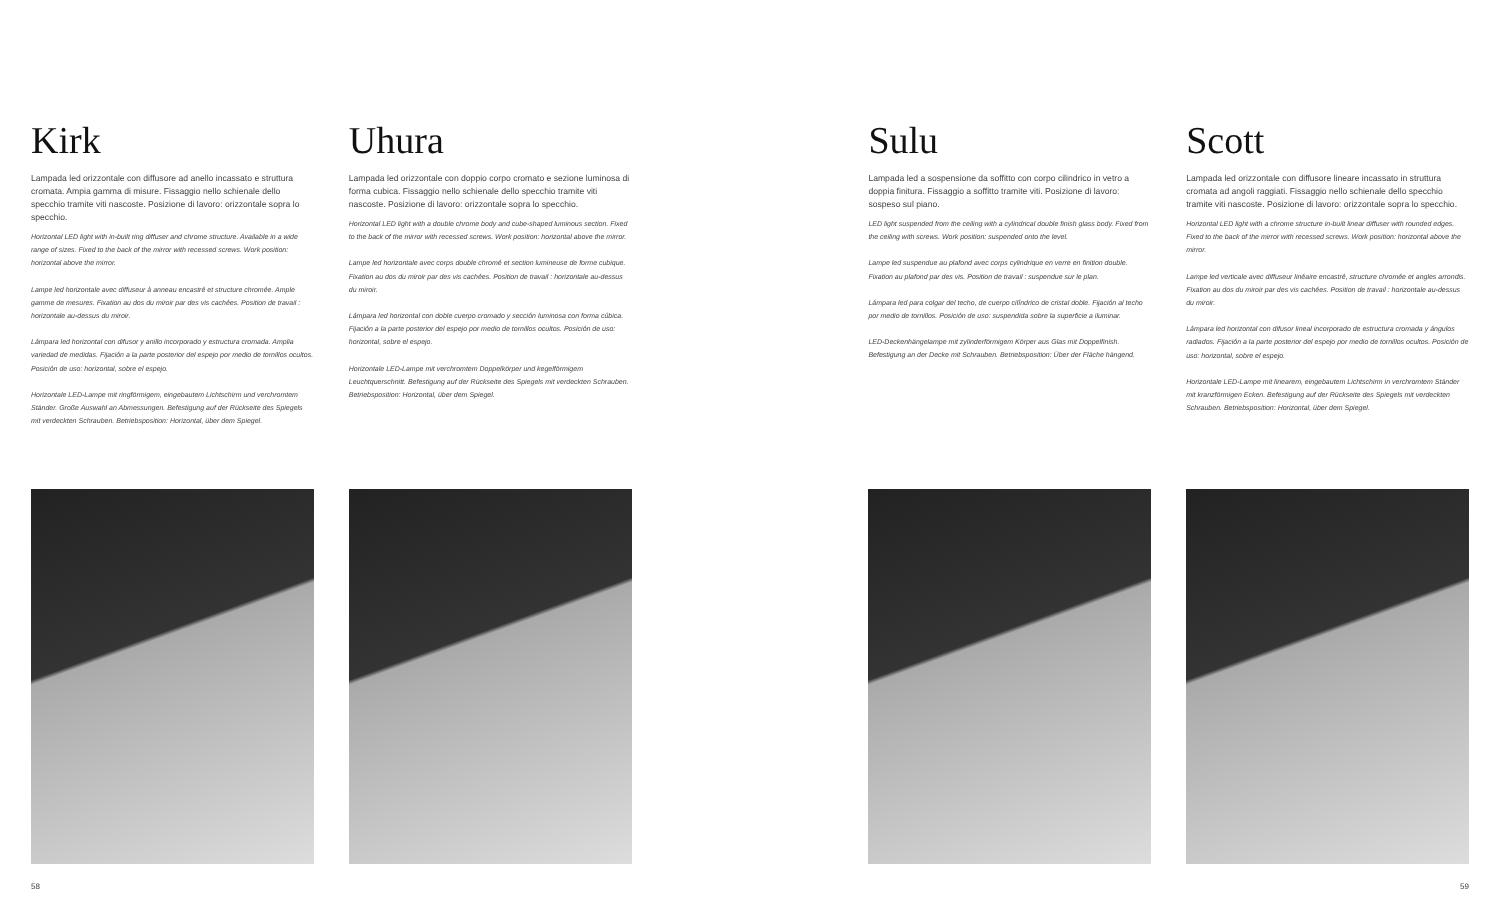Kirk
Lampada led orizzontale con diffusore ad anello incassato e struttura cromata. Ampia gamma di misure. Fissaggio nello schienale dello specchio tramite viti nascoste. Posizione di lavoro: orizzontale sopra lo specchio.
Horizontal LED light with in-built ring diffuser and chrome structure. Available in a wide range of sizes. Fixed to the back of the mirror with recessed screws. Work position: horizontal above the mirror.
Lampe led horizontale avec diffuseur à anneau encastré et structure chromée. Ample gamme de mesures. Fixation au dos du miroir par des vis cachées. Position de travail : horizontale au-dessus du miroir.
Lámpara led horizontal con difusor y anillo incorporado y estructura cromada. Amplia variedad de medidas. Fijación a la parte posterior del espejo por medio de tornillos ocultos. Posición de uso: horizontal, sobre el espejo.
Horizontale LED-Lampe mit ringförmigem, eingebautem Lichtschirm und verchromtem Ständer. Große Auswahl an Abmessungen. Befestigung auf der Rückseite des Spiegels mit verdeckten Schrauben. Betriebsposition: Horizontal, über dem Spiegel.
58
Uhura
Lampada led orizzontale con doppio corpo cromato e sezione luminosa di forma cubica. Fissaggio nello schienale dello specchio tramite viti nascoste. Posizione di lavoro: orizzontale sopra lo specchio.
Horizontal LED light with a double chrome body and cube-shaped luminous section. Fixed to the back of the mirror with recessed screws. Work position: horizontal above the mirror.
Lampe led horizontale avec corps double chromé et section lumineuse de forme cubique. Fixation au dos du miroir par des vis cachées. Position de travail : horizontale au-dessus du miroir.
Lámpara led horizontal con doble cuerpo cromado y sección luminosa con forma cúbica. Fijación a la parte posterior del espejo por medio de tornillos ocultos. Posición de uso: horizontal, sobre el espejo.
Horizontale LED-Lampe mit verchromtem Doppelkörper und kegelförmigem Leuchtquerschnitt. Befestigung auf der Rückseite des Spiegels mit verdeckten Schrauben. Betriebsposition: Horizontal, über dem Spiegel.
Sulu
Lampada led a sospensione da soffitto con corpo cilindrico in vetro a doppia finitura. Fissaggio a soffitto tramite viti. Posizione di lavoro: sospeso sul piano.
LED light suspended from the ceiling with a cylindrical double finish glass body. Fixed from the ceiling with screws. Work position: suspended onto the level.
Lampe led suspendue au plafond avec corps cylindrique en verre en finition double. Fixation au plafond par des vis. Position de travail : suspendue sur le plan.
Lámpara led para colgar del techo, de cuerpo cilíndrico de cristal doble. Fijación al techo por medio de tornillos. Posición de uso: suspendida sobre la superficie a iluminar.
LED-Deckenhängelampe mit zylinderförmigem Körper aus Glas mit Doppelfinish. Befestigung an der Decke mit Schrauben. Betriebsposition: Über der Fläche hängend.
Scott
Lampada led orizzontale con diffusore lineare incassato in struttura cromata ad angoli raggiati. Fissaggio nello schienale dello specchio tramite viti nascoste. Posizione di lavoro: orizzontale sopra lo specchio.
Horizontal LED light with a chrome structure in-built linear diffuser with rounded edges. Fixed to the back of the mirror with recessed screws. Work position: horizontal above the mirror.
Lampe led verticale avec diffuseur linéaire encastré, structure chromée et angles arrondis. Fixation au dos du miroir par des vis cachées. Position de travail : horizontale au-dessus du miroir.
Lámpara led horizontal con difusor lineal incorporado de estructura cromada y ángulos radiados. Fijación a la parte posterior del espejo por medio de tornillos ocultos. Posición de uso: horizontal, sobre el espejo.
Horizontale LED-Lampe mit linearem, eingebautem Lichtschirm in verchromtem Ständer mit kranzförmigen Ecken. Befestigung auf der Rückseite des Spiegels mit verdeckten Schrauben. Betriebsposition: Horizontal, über dem Spiegel.
59